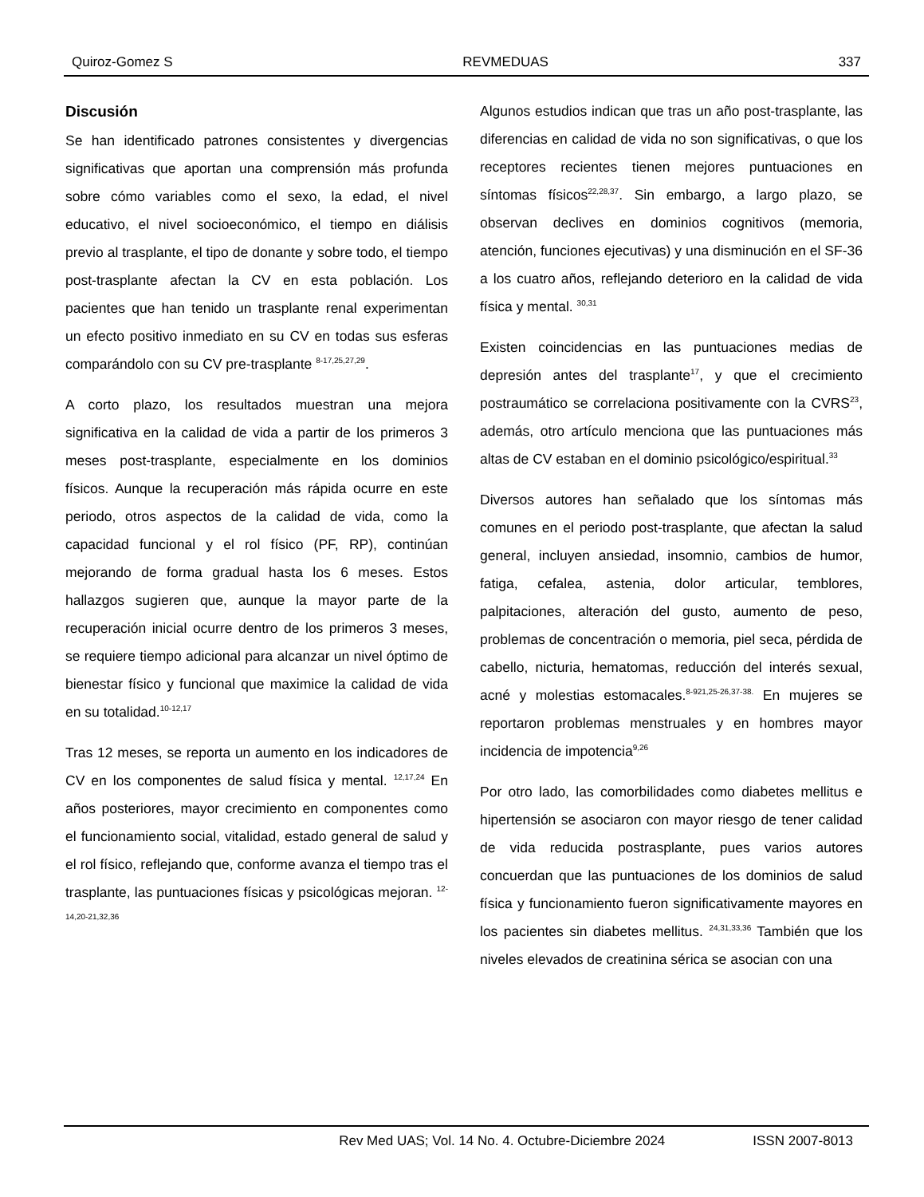Quiroz-Gomez S REVMEDUAS 337
Discusión
Se han identificado patrones consistentes y divergencias significativas que aportan una comprensión más profunda sobre cómo variables como el sexo, la edad, el nivel educativo, el nivel socioeconómico, el tiempo en diálisis previo al trasplante, el tipo de donante y sobre todo, el tiempo post-trasplante afectan la CV en esta población. Los pacientes que han tenido un trasplante renal experimentan un efecto positivo inmediato en su CV en todas sus esferas comparándolo con su CV pre-trasplante <sup>8-17,25,27,29</sup>.
A corto plazo, los resultados muestran una mejora significativa en la calidad de vida a partir de los primeros 3 meses post-trasplante, especialmente en los dominios físicos. Aunque la recuperación más rápida ocurre en este periodo, otros aspectos de la calidad de vida, como la capacidad funcional y el rol físico (PF, RP), continúan mejorando de forma gradual hasta los 6 meses. Estos hallazgos sugieren que, aunque la mayor parte de la recuperación inicial ocurre dentro de los primeros 3 meses, se requiere tiempo adicional para alcanzar un nivel óptimo de bienestar físico y funcional que maximice la calidad de vida en su totalidad.<sup>10-12,17</sup>
Tras 12 meses, se reporta un aumento en los indicadores de CV en los componentes de salud física y mental. <sup>12,17,24</sup> En años posteriores, mayor crecimiento en componentes como el funcionamiento social, vitalidad, estado general de salud y el rol físico, reflejando que, conforme avanza el tiempo tras el trasplante, las puntuaciones físicas y psicológicas mejoran. <sup>12-14,20-21,32,36</sup>
Algunos estudios indican que tras un año post-trasplante, las diferencias en calidad de vida no son significativas, o que los receptores recientes tienen mejores puntuaciones en síntomas físicos<sup>22,28,37</sup>. Sin embargo, a largo plazo, se observan declives en dominios cognitivos (memoria, atención, funciones ejecutivas) y una disminución en el SF-36 a los cuatro años, reflejando deterioro en la calidad de vida física y mental. <sup>30,31</sup>
Existen coincidencias en las puntuaciones medias de depresión antes del trasplante<sup>17</sup>, y que el crecimiento postraumático se correlaciona positivamente con la CVRS<sup>23</sup>, además, otro artículo menciona que las puntuaciones más altas de CV estaban en el dominio psicológico/espiritual.<sup>33</sup>
Diversos autores han señalado que los síntomas más comunes en el periodo post-trasplante, que afectan la salud general, incluyen ansiedad, insomnio, cambios de humor, fatiga, cefalea, astenia, dolor articular, temblores, palpitaciones, alteración del gusto, aumento de peso, problemas de concentración o memoria, piel seca, pérdida de cabello, nicturia, hematomas, reducción del interés sexual, acné y molestias estomacales.<sup>8-921,25-26,37-38.</sup> En mujeres se reportaron problemas menstruales y en hombres mayor incidencia de impotencia<sup>9,26</sup>
Por otro lado, las comorbilidades como diabetes mellitus e hipertensión se asociaron con mayor riesgo de tener calidad de vida reducida postrasplante, pues varios autores concuerdan que las puntuaciones de los dominios de salud física y funcionamiento fueron significativamente mayores en los pacientes sin diabetes mellitus. <sup>24,31,33,36</sup> También que los niveles elevados de creatinina sérica se asocian con una
Rev Med UAS; Vol. 14 No. 4. Octubre-Diciembre 2024 ISSN 2007-8013